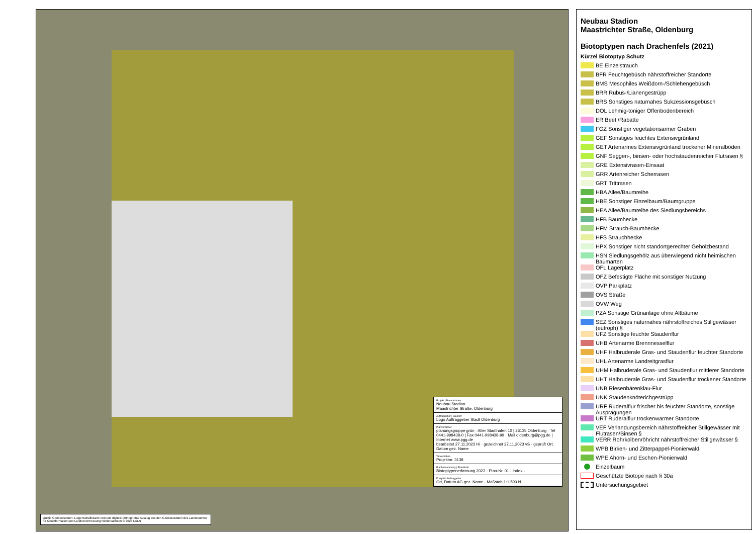Quelle Geobasisdaten: Liegenschaftskarte und und digitale Orthophotos Auszug aus den Geobasisdaten des Landesamtes für Geoinformation und Landesvermessung Niedersachsen © 2023 LGLN
Projekt | Bauvorhaben
Neubau Stadion
Maastrichter Straße, Oldenburg
Auftraggeber | Bauherr
Logo Auftraggeber Stadt Oldenburg
Planverfasser
planungsgruppe grün · Alter Stadthafen 10 | 26135 Oldenburg · Tel 0441-998438-0 | Fax 0441-998438-99 · Mail oldenburg@pgg.de | Internet www.pgg.de
bearbeitet 27.11.2023 Hi · gezeichnet 27.11.2023 vS · geprüft Ort, Datum gez. Name
Teilvorhaben
Projektnr. 3138
Planbezeichnung | Planinhalt
Biotoptypenerfassung 2023 · Plan-Nr. 01 · Index -
Freigabe Auftraggeber
Ort, Datum AG gez. Name · Maßstab 1:1.500 N
Neubau Stadion
Maastrichter Straße, Oldenburg
Biotoptypen nach Drachenfels (2021)
Kürzel Biotoptyp Schutz
BE Einzelstrauch
BFR Feuchtgebüsch nährstoffreicher Standorte
BMS Mesophiles Weißdorn-/Schlehengebüsch
BRR Rubus-/Lianengestrüpp
BRS Sonstiges naturnahes Sukzessionsgebüsch
DOL Lehmig-toniger Offenbodenbereich
ER Beet /Rabatte
FGZ Sonstiger vegetationsarmer Graben
GEF Sonstiges feuchtes Extensivgrünland
GET Artenarmes Extensivgrünland trockener Mineralböden
GNF Seggen-, binsen- oder hochstaudenreicher Flutrasen §
GRE Extensivrasen-Einsaat
GRR Artenreicher Scherrasen
GRT Trittrasen
HBA Allee/Baumreihe
HBE Sonstiger Einzelbaum/Baumgruppe
HEA Allee/Baumreihe des Siedlungsbereichs
HFB Baumhecke
HFM Strauch-Baumhecke
HFS Strauchhecke
HPX Sonstiger nicht standortgerechter Gehölzbestand
HSN Siedlungsgehölz aus überwiegend nicht heimischen Baumarten
OFL Lagerplatz
OFZ Befestigte Fläche mit sonstiger Nutzung
OVP Parkplatz
OVS Straße
OVW Weg
PZA Sonstige Grünanlage ohne Altbäume
SEZ Sonstiges naturnahes nährstoffreiches Stillgewässer (eutroph) §
UFZ Sonstige feuchte Staudenflur
UHB Artenarme Brennnesselflur
UHF Halbruderale Gras- und Staudenflur feuchter Standorte
UHL Artenarme Landreitgrasflur
UHM Halbruderale Gras- und Staudenflur mittlerer Standorte
UHT Halbruderale Gras- und Staudenflur trockener Standorte
UNB Riesenbärenklau-Flur
UNK Staudenknöterichgestrüpp
URF Ruderalflur frischer bis feuchter Standorte, sonstige Ausprägungen
URT Ruderalflur trockenwarmer Standorte
VEF Verlandungsbereich nährstoffreicher Stillgewässer mit Flutrasen/Binsen §
VERR Rohrkolbenröhricht nährstoffreicher Stillgewässer §
WPB Birken- und Zitterpappel-Pionierwald
WPE Ahorn- und Eschen-Pionierwald
Einzelbaum
Geschützte Biotope nach § 30a
Untersuchungsgebiet